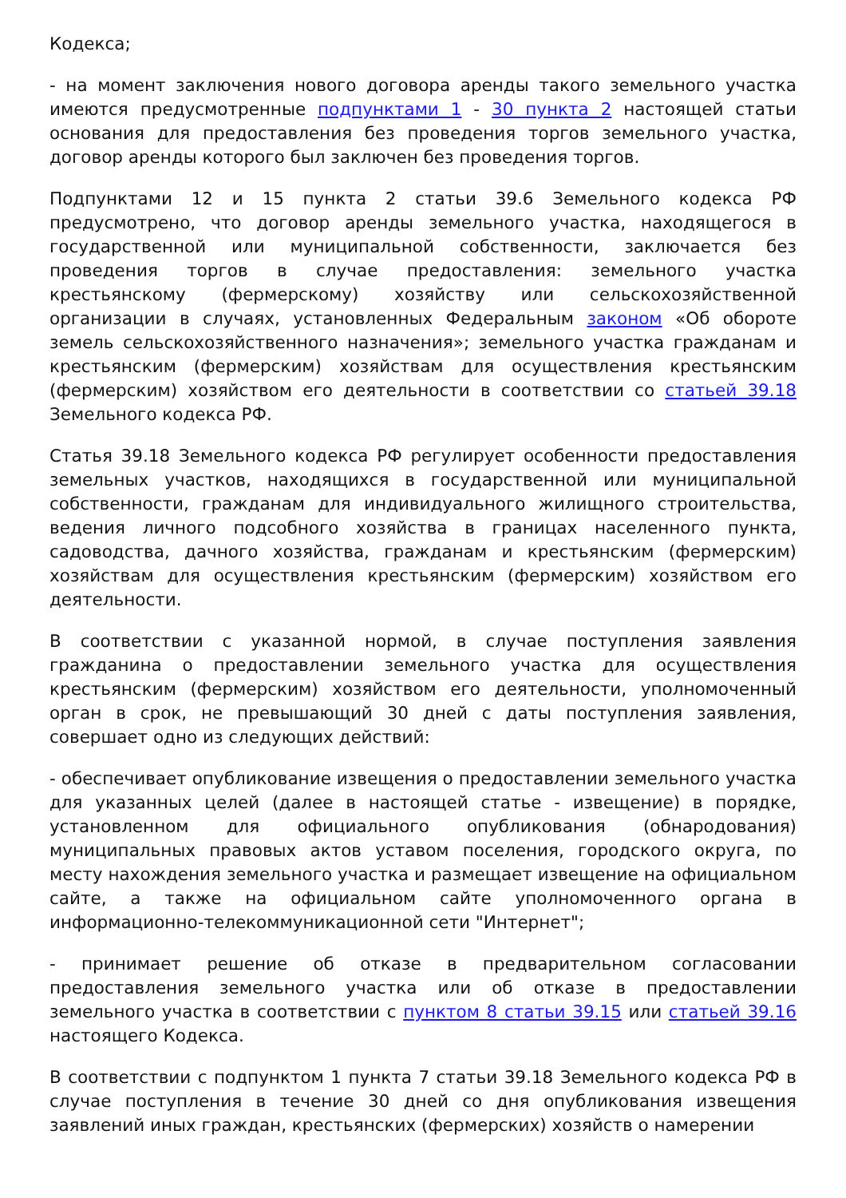Кодекса;
- на момент заключения нового договора аренды такого земельного участка имеются предусмотренные подпунктами 1 - 30 пункта 2 настоящей статьи основания для предоставления без проведения торгов земельного участка, договор аренды которого был заключен без проведения торгов.
Подпунктами 12 и 15 пункта 2 статьи 39.6 Земельного кодекса РФ предусмотрено, что договор аренды земельного участка, находящегося в государственной или муниципальной собственности, заключается без проведения торгов в случае предоставления: земельного участка крестьянскому (фермерскому) хозяйству или сельскохозяйственной организации в случаях, установленных Федеральным законом «Об обороте земель сельскохозяйственного назначения»; земельного участка гражданам и крестьянским (фермерским) хозяйствам для осуществления крестьянским (фермерским) хозяйством его деятельности в соответствии со статьей 39.18 Земельного кодекса РФ.
Статья 39.18 Земельного кодекса РФ регулирует особенности предоставления земельных участков, находящихся в государственной или муниципальной собственности, гражданам для индивидуального жилищного строительства, ведения личного подсобного хозяйства в границах населенного пункта, садоводства, дачного хозяйства, гражданам и крестьянским (фермерским) хозяйствам для осуществления крестьянским (фермерским) хозяйством его деятельности.
В соответствии с указанной нормой, в случае поступления заявления гражданина о предоставлении земельного участка для осуществления крестьянским (фермерским) хозяйством его деятельности, уполномоченный орган в срок, не превышающий 30 дней с даты поступления заявления, совершает одно из следующих действий:
- обеспечивает опубликование извещения о предоставлении земельного участка для указанных целей (далее в настоящей статье - извещение) в порядке, установленном для официального опубликования (обнародования) муниципальных правовых актов уставом поселения, городского округа, по месту нахождения земельного участка и размещает извещение на официальном сайте, а также на официальном сайте уполномоченного органа в информационно-телекоммуникационной сети "Интернет";
- принимает решение об отказе в предварительном согласовании предоставления земельного участка или об отказе в предоставлении земельного участка в соответствии с пунктом 8 статьи 39.15 или статьей 39.16 настоящего Кодекса.
В соответствии с подпунктом 1 пункта 7 статьи 39.18 Земельного кодекса РФ в случае поступления в течение 30 дней со дня опубликования извещения заявлений иных граждан, крестьянских (фермерских) хозяйств о намерении